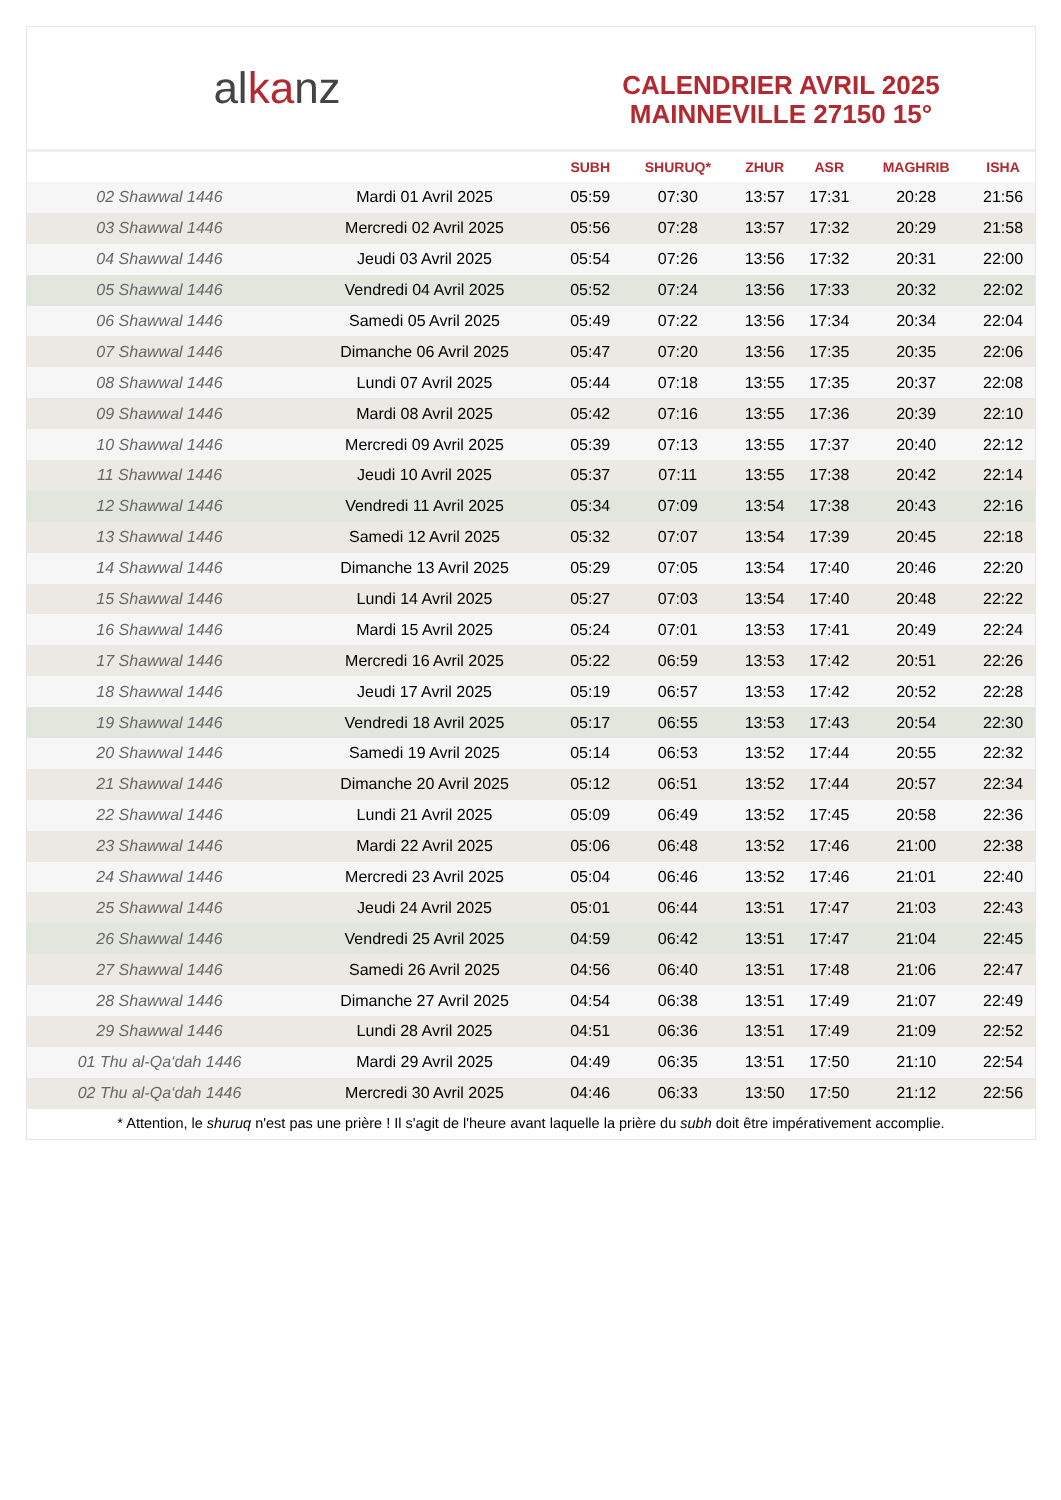al ka nz
CALENDRIER AVRIL 2025
MAINNEVILLE 27150 15°
| | | SUBH | SHURUQ* | ZHUR | ASR | MAGHRIB | ISHA |
| --- | --- | --- | --- | --- | --- | --- | --- |
| 02 Shawwal 1446 | Mardi 01 Avril 2025 | 05:59 | 07:30 | 13:57 | 17:31 | 20:28 | 21:56 |
| 03 Shawwal 1446 | Mercredi 02 Avril 2025 | 05:56 | 07:28 | 13:57 | 17:32 | 20:29 | 21:58 |
| 04 Shawwal 1446 | Jeudi 03 Avril 2025 | 05:54 | 07:26 | 13:56 | 17:32 | 20:31 | 22:00 |
| 05 Shawwal 1446 | Vendredi 04 Avril 2025 | 05:52 | 07:24 | 13:56 | 17:33 | 20:32 | 22:02 |
| 06 Shawwal 1446 | Samedi 05 Avril 2025 | 05:49 | 07:22 | 13:56 | 17:34 | 20:34 | 22:04 |
| 07 Shawwal 1446 | Dimanche 06 Avril 2025 | 05:47 | 07:20 | 13:56 | 17:35 | 20:35 | 22:06 |
| 08 Shawwal 1446 | Lundi 07 Avril 2025 | 05:44 | 07:18 | 13:55 | 17:35 | 20:37 | 22:08 |
| 09 Shawwal 1446 | Mardi 08 Avril 2025 | 05:42 | 07:16 | 13:55 | 17:36 | 20:39 | 22:10 |
| 10 Shawwal 1446 | Mercredi 09 Avril 2025 | 05:39 | 07:13 | 13:55 | 17:37 | 20:40 | 22:12 |
| 11 Shawwal 1446 | Jeudi 10 Avril 2025 | 05:37 | 07:11 | 13:55 | 17:38 | 20:42 | 22:14 |
| 12 Shawwal 1446 | Vendredi 11 Avril 2025 | 05:34 | 07:09 | 13:54 | 17:38 | 20:43 | 22:16 |
| 13 Shawwal 1446 | Samedi 12 Avril 2025 | 05:32 | 07:07 | 13:54 | 17:39 | 20:45 | 22:18 |
| 14 Shawwal 1446 | Dimanche 13 Avril 2025 | 05:29 | 07:05 | 13:54 | 17:40 | 20:46 | 22:20 |
| 15 Shawwal 1446 | Lundi 14 Avril 2025 | 05:27 | 07:03 | 13:54 | 17:40 | 20:48 | 22:22 |
| 16 Shawwal 1446 | Mardi 15 Avril 2025 | 05:24 | 07:01 | 13:53 | 17:41 | 20:49 | 22:24 |
| 17 Shawwal 1446 | Mercredi 16 Avril 2025 | 05:22 | 06:59 | 13:53 | 17:42 | 20:51 | 22:26 |
| 18 Shawwal 1446 | Jeudi 17 Avril 2025 | 05:19 | 06:57 | 13:53 | 17:42 | 20:52 | 22:28 |
| 19 Shawwal 1446 | Vendredi 18 Avril 2025 | 05:17 | 06:55 | 13:53 | 17:43 | 20:54 | 22:30 |
| 20 Shawwal 1446 | Samedi 19 Avril 2025 | 05:14 | 06:53 | 13:52 | 17:44 | 20:55 | 22:32 |
| 21 Shawwal 1446 | Dimanche 20 Avril 2025 | 05:12 | 06:51 | 13:52 | 17:44 | 20:57 | 22:34 |
| 22 Shawwal 1446 | Lundi 21 Avril 2025 | 05:09 | 06:49 | 13:52 | 17:45 | 20:58 | 22:36 |
| 23 Shawwal 1446 | Mardi 22 Avril 2025 | 05:06 | 06:48 | 13:52 | 17:46 | 21:00 | 22:38 |
| 24 Shawwal 1446 | Mercredi 23 Avril 2025 | 05:04 | 06:46 | 13:52 | 17:46 | 21:01 | 22:40 |
| 25 Shawwal 1446 | Jeudi 24 Avril 2025 | 05:01 | 06:44 | 13:51 | 17:47 | 21:03 | 22:43 |
| 26 Shawwal 1446 | Vendredi 25 Avril 2025 | 04:59 | 06:42 | 13:51 | 17:47 | 21:04 | 22:45 |
| 27 Shawwal 1446 | Samedi 26 Avril 2025 | 04:56 | 06:40 | 13:51 | 17:48 | 21:06 | 22:47 |
| 28 Shawwal 1446 | Dimanche 27 Avril 2025 | 04:54 | 06:38 | 13:51 | 17:49 | 21:07 | 22:49 |
| 29 Shawwal 1446 | Lundi 28 Avril 2025 | 04:51 | 06:36 | 13:51 | 17:49 | 21:09 | 22:52 |
| 01 Thu al-Qa‘dah 1446 | Mardi 29 Avril 2025 | 04:49 | 06:35 | 13:51 | 17:50 | 21:10 | 22:54 |
| 02 Thu al-Qa‘dah 1446 | Mercredi 30 Avril 2025 | 04:46 | 06:33 | 13:50 | 17:50 | 21:12 | 22:56 |
* Attention, le shuruq n'est pas une prière ! Il s'agit de l'heure avant laquelle la prière du subh doit être impérativement accomplie.